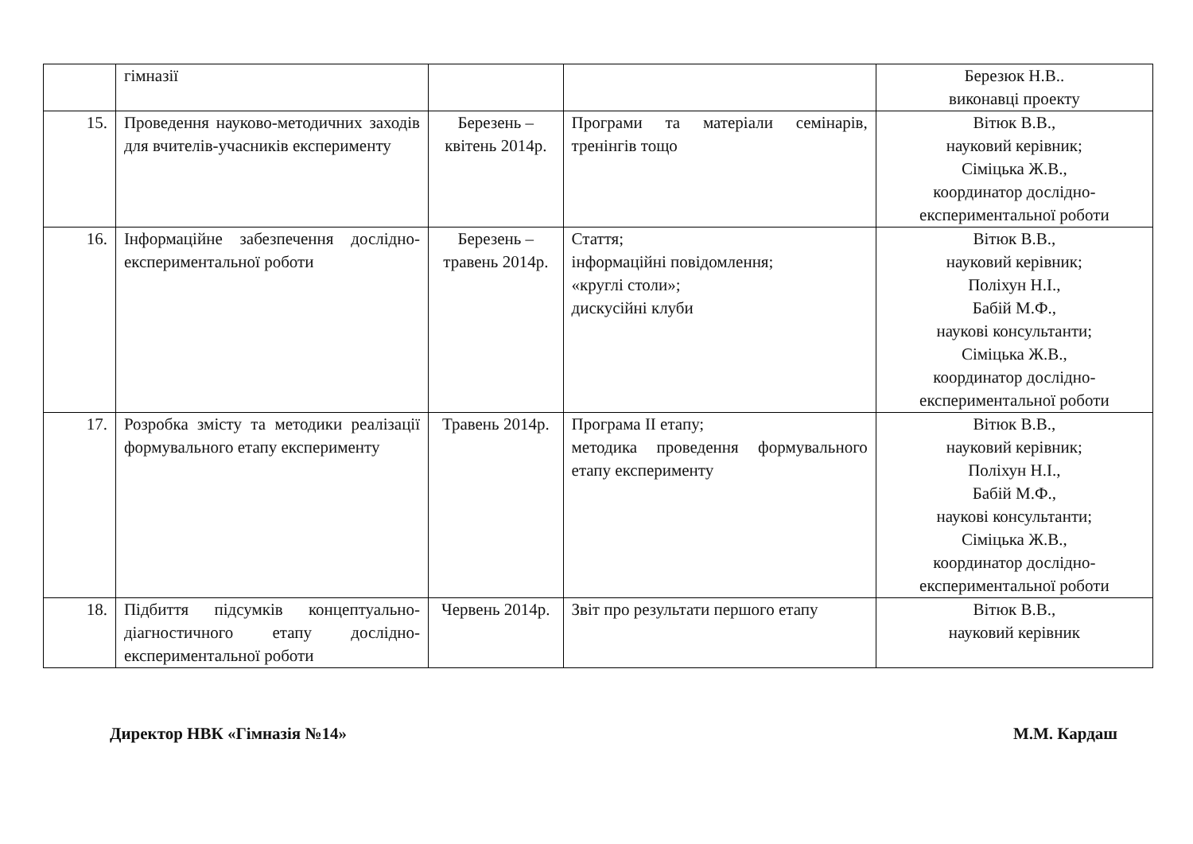| | гімназії | | | Березюк Н.В.. виконавці проекту |
| 15. | Проведення науково-методичних заходів для вчителів-учасників експерименту | Березень – квітень 2014р. | Програми та матеріали семінарів, тренінгів тощо | Вітюк В.В., науковий керівник; Сіміцька Ж.В., координатор дослідно-експериментальної роботи |
| 16. | Інформаційне забезпечення дослідно-експериментальної роботи | Березень – травень 2014р. | Стаття; інформаційні повідомлення; «круглі столи»; дискусійні клуби | Вітюк В.В., науковий керівник; Поліхун Н.І., Бабій М.Ф., наукові консультанти; Сіміцька Ж.В., координатор дослідно-експериментальної роботи |
| 17. | Розробка змісту та методики реалізації формувального етапу експерименту | Травень 2014р. | Програма ІІ етапу; методика проведення формувального етапу експерименту | Вітюк В.В., науковий керівник; Поліхун Н.І., Бабій М.Ф., наукові консультанти; Сіміцька Ж.В., координатор дослідно-експериментальної роботи |
| 18. | Підбиття підсумків концептуально-діагностичного етапу дослідно-експериментальної роботи | Червень 2014р. | Звіт про результати першого етапу | Вітюк В.В., науковий керівник |
Директор НВК «Гімназія №14» М.М. Кардаш